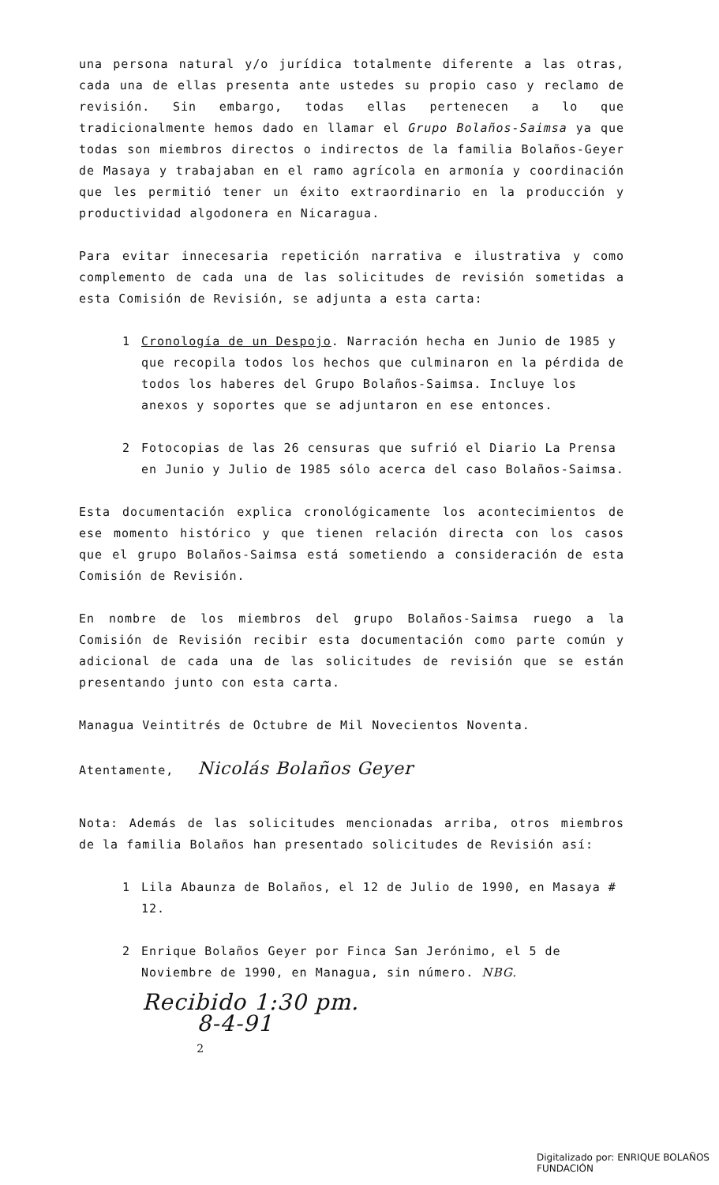una persona natural y/o jurídica totalmente diferente a las otras, cada una de ellas presenta ante ustedes su propio caso y reclamo de revisión. Sin embargo, todas ellas pertenecen a lo que tradicionalmente hemos dado en llamar el Grupo Bolaños-Saimsa ya que todas son miembros directos o indirectos de la familia Bolaños-Geyer de Masaya y trabajaban en el ramo agrícola en armonía y coordinación que les permitió tener un éxito extraordinario en la producción y productividad algodonera en Nicaragua.
Para evitar innecesaria repetición narrativa e ilustrativa y como complemento de cada una de las solicitudes de revisión sometidas a esta Comisión de Revisión, se adjunta a esta carta:
1 Cronología de un Despojo. Narración hecha en Junio de 1985 y que recopila todos los hechos que culminaron en la pérdida de todos los haberes del Grupo Bolaños-Saimsa. Incluye los anexos y soportes que se adjuntaron en ese entonces.
2 Fotocopias de las 26 censuras que sufrió el Diario La Prensa en Junio y Julio de 1985 sólo acerca del caso Bolaños-Saimsa.
Esta documentación explica cronológicamente los acontecimientos de ese momento histórico y que tienen relación directa con los casos que el grupo Bolaños-Saimsa está sometiendo a consideración de esta Comisión de Revisión.
En nombre de los miembros del grupo Bolaños-Saimsa ruego a la Comisión de Revisión recibir esta documentación como parte común y adicional de cada una de las solicitudes de revisión que se están presentando junto con esta carta.
Managua Veintitrés de Octubre de Mil Novecientos Noventa.
Atentamente, Nicolás Bolaños Geyer
Nota: Además de las solicitudes mencionadas arriba, otros miembros de la familia Bolaños han presentado solicitudes de Revisión así:
1 Lila Abaunza de Bolaños, el 12 de Julio de 1990, en Masaya # 12.
2 Enrique Bolaños Geyer por Finca San Jerónimo, el 5 de Noviembre de 1990, en Managua, sin número. NBG.
Recibido 1:30 pm.
8-4-91
2
Digitalizado por: ENRIQUE BOLAÑOS FUNDACIÓN